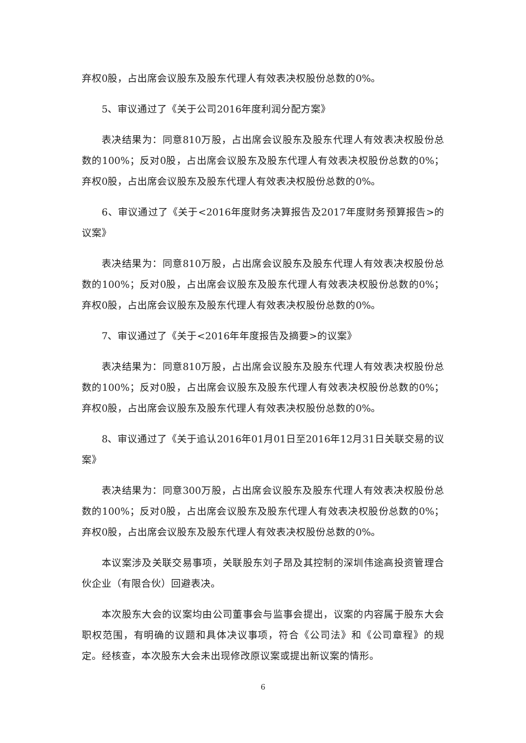弃权0股，占出席会议股东及股东代理人有效表决权股份总数的0%。
5、审议通过了《关于公司2016年度利润分配方案》
表决结果为：同意810万股，占出席会议股东及股东代理人有效表决权股份总数的100%；反对0股，占出席会议股东及股东代理人有效表决权股份总数的0%；弃权0股，占出席会议股东及股东代理人有效表决权股份总数的0%。
6、审议通过了《关于<2016年度财务决算报告及2017年度财务预算报告>的议案》
表决结果为：同意810万股，占出席会议股东及股东代理人有效表决权股份总数的100%；反对0股，占出席会议股东及股东代理人有效表决权股份总数的0%；弃权0股，占出席会议股东及股东代理人有效表决权股份总数的0%。
7、审议通过了《关于<2016年年度报告及摘要>的议案》
表决结果为：同意810万股，占出席会议股东及股东代理人有效表决权股份总数的100%；反对0股，占出席会议股东及股东代理人有效表决权股份总数的0%；弃权0股，占出席会议股东及股东代理人有效表决权股份总数的0%。
8、审议通过了《关于追认2016年01月01日至2016年12月31日关联交易的议案》
表决结果为：同意300万股，占出席会议股东及股东代理人有效表决权股份总数的100%；反对0股，占出席会议股东及股东代理人有效表决权股份总数的0%；弃权0股，占出席会议股东及股东代理人有效表决权股份总数的0%。
本议案涉及关联交易事项，关联股东刘子昂及其控制的深圳伟途高投资管理合伙企业（有限合伙）回避表决。
本次股东大会的议案均由公司董事会与监事会提出，议案的内容属于股东大会职权范围，有明确的议题和具体决议事项，符合《公司法》和《公司章程》的规定。经核查，本次股东大会未出现修改原议案或提出新议案的情形。
6